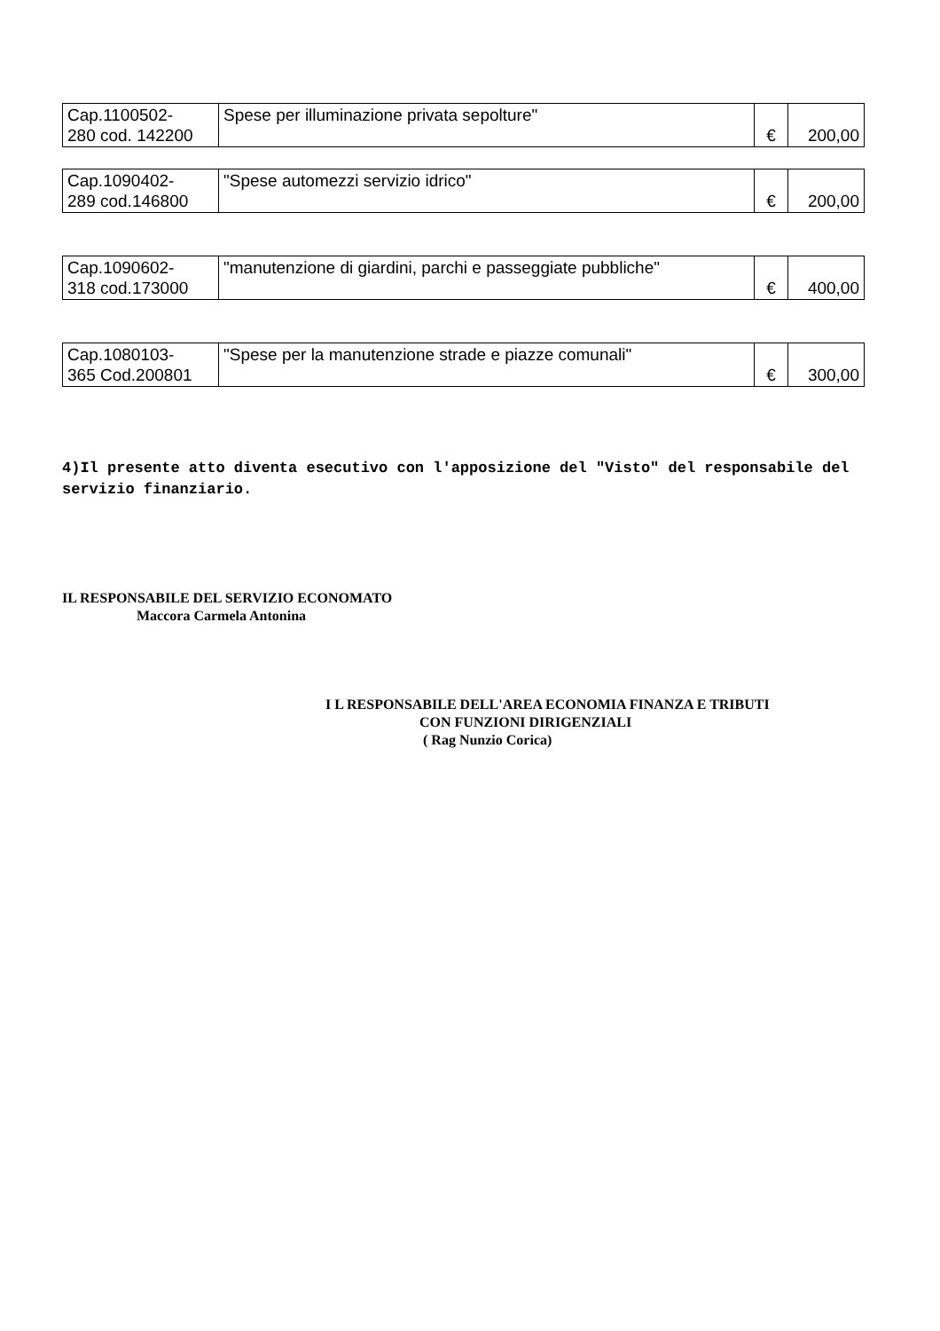| Cap.1100502- 280 cod. 142200 | Spese per illuminazione privata sepolture" | € | 200,00 |
| Cap.1090402- 289 cod.146800 | "Spese automezzi servizio idrico" | € | 200,00 |
| Cap.1090602- 318 cod.173000 | "manutenzione di giardini, parchi e passeggiate pubbliche" | € | 400,00 |
| Cap.1080103- 365 Cod.200801 | "Spese per la manutenzione strade e piazze comunali" | € | 300,00 |
4)Il presente atto diventa esecutivo con l'apposizione del "Visto" del responsabile del servizio finanziario.
IL RESPONSABILE DEL SERVIZIO ECONOMATO
Maccora Carmela Antonina
I L RESPONSABILE DELL'AREA ECONOMIA FINANZA E TRIBUTI
CON FUNZIONI DIRIGENZIALI
( Rag Nunzio Corica)